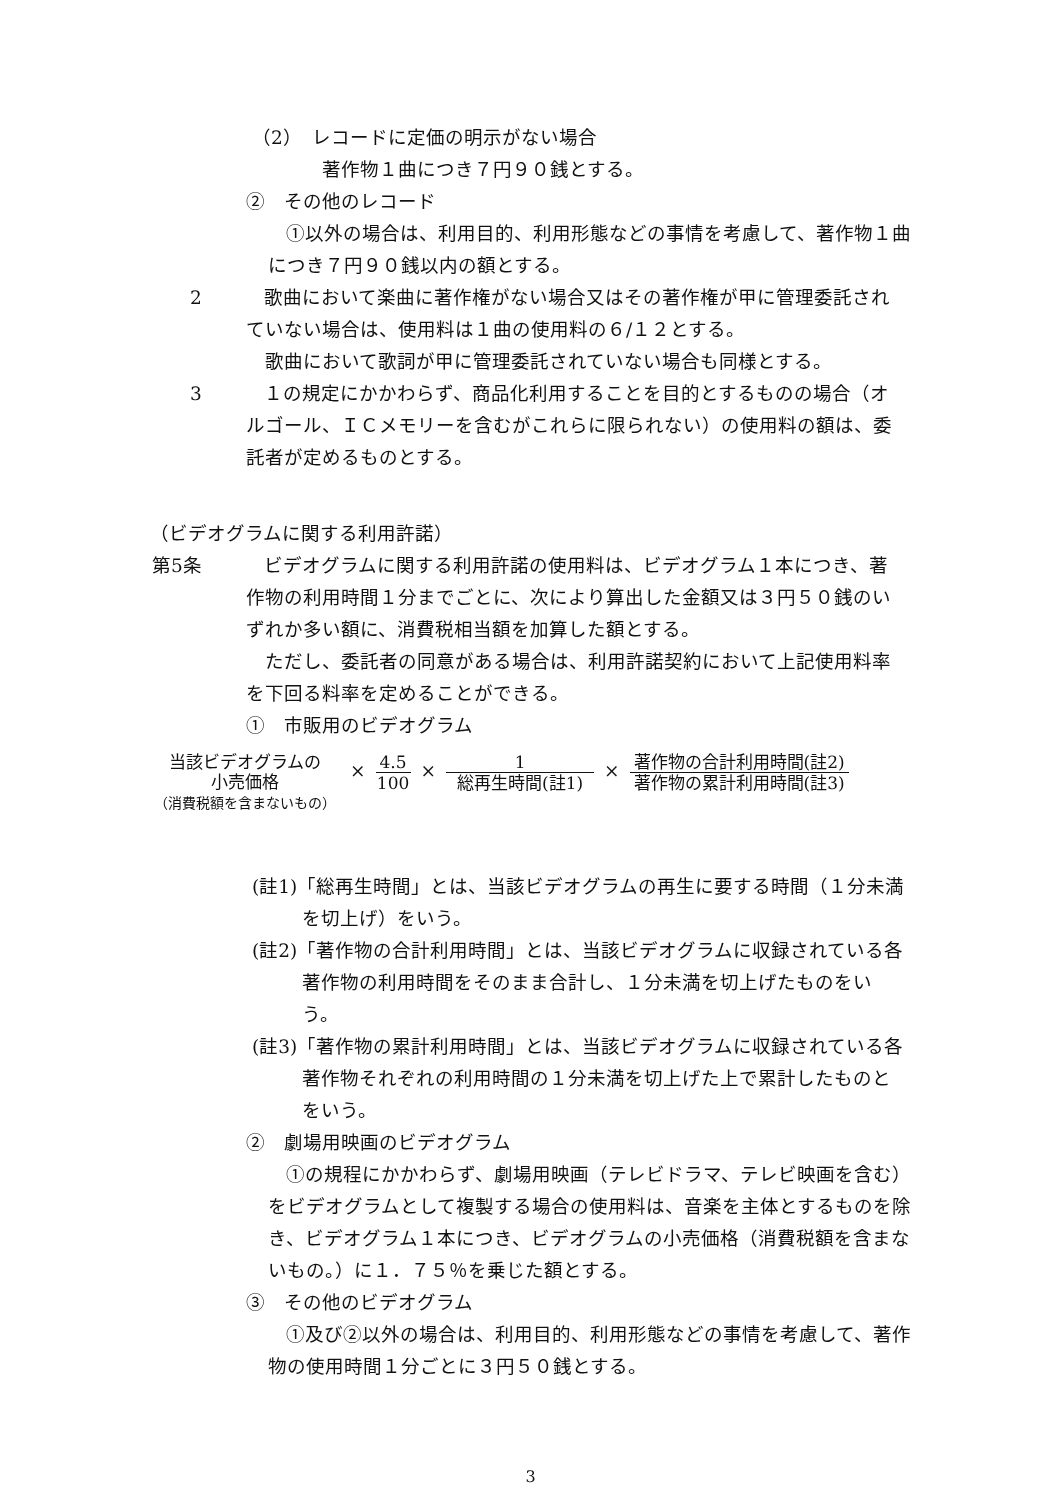（2）　レコードに定価の明示がない場合
著作物１曲につき７円９０銭とする。
②　その他のレコード
①以外の場合は、利用目的、利用形態などの事情を考慮して、著作物１曲につき７円９０銭以内の額とする。
2 歌曲において楽曲に著作権がない場合又はその著作権が甲に管理委託されていない場合は、使用料は１曲の使用料の６/１２とする。
　歌曲において歌詞が甲に管理委託されていない場合も同様とする。
3 １の規定にかかわらず、商品化利用することを目的とするものの場合（オルゴール、ＩＣメモリーを含むがこれらに限られない）の使用料の額は、委託者が定めるものとする。
（ビデオグラムに関する利用許諾）
第5条 ビデオグラムに関する利用許諾の使用料は、ビデオグラム１本につき、著作物の利用時間１分までごとに、次により算出した金額又は３円５０銭のいずれか多い額に、消費税相当額を加算した額とする。
　ただし、委託者の同意がある場合は、利用許諾契約において上記使用料率を下回る料率を定めることができる。
①　市販用のビデオグラム
当該ビデオグラムの
小売価格
（消費税額を含まないもの）
× 4.5 100 × 1 総再生時間(註1) × 著作物の合計利用時間(註2) 著作物の累計利用時間(註3)
(註1)「総再生時間」とは、当該ビデオグラムの再生に要する時間（１分未満を切上げ）をいう。
(註2)「著作物の合計利用時間」とは、当該ビデオグラムに収録されている各著作物の利用時間をそのまま合計し、１分未満を切上げたものをいう。
(註3)「著作物の累計利用時間」とは、当該ビデオグラムに収録されている各著作物それぞれの利用時間の１分未満を切上げた上で累計したものとをいう。
②　劇場用映画のビデオグラム
①の規程にかかわらず、劇場用映画（テレビドラマ、テレビ映画を含む）をビデオグラムとして複製する場合の使用料は、音楽を主体とするものを除き、ビデオグラム１本につき、ビデオグラムの小売価格（消費税額を含まないもの。）に１．７５％を乗じた額とする。
③　その他のビデオグラム
①及び②以外の場合は、利用目的、利用形態などの事情を考慮して、著作物の使用時間１分ごとに３円５０銭とする。
3